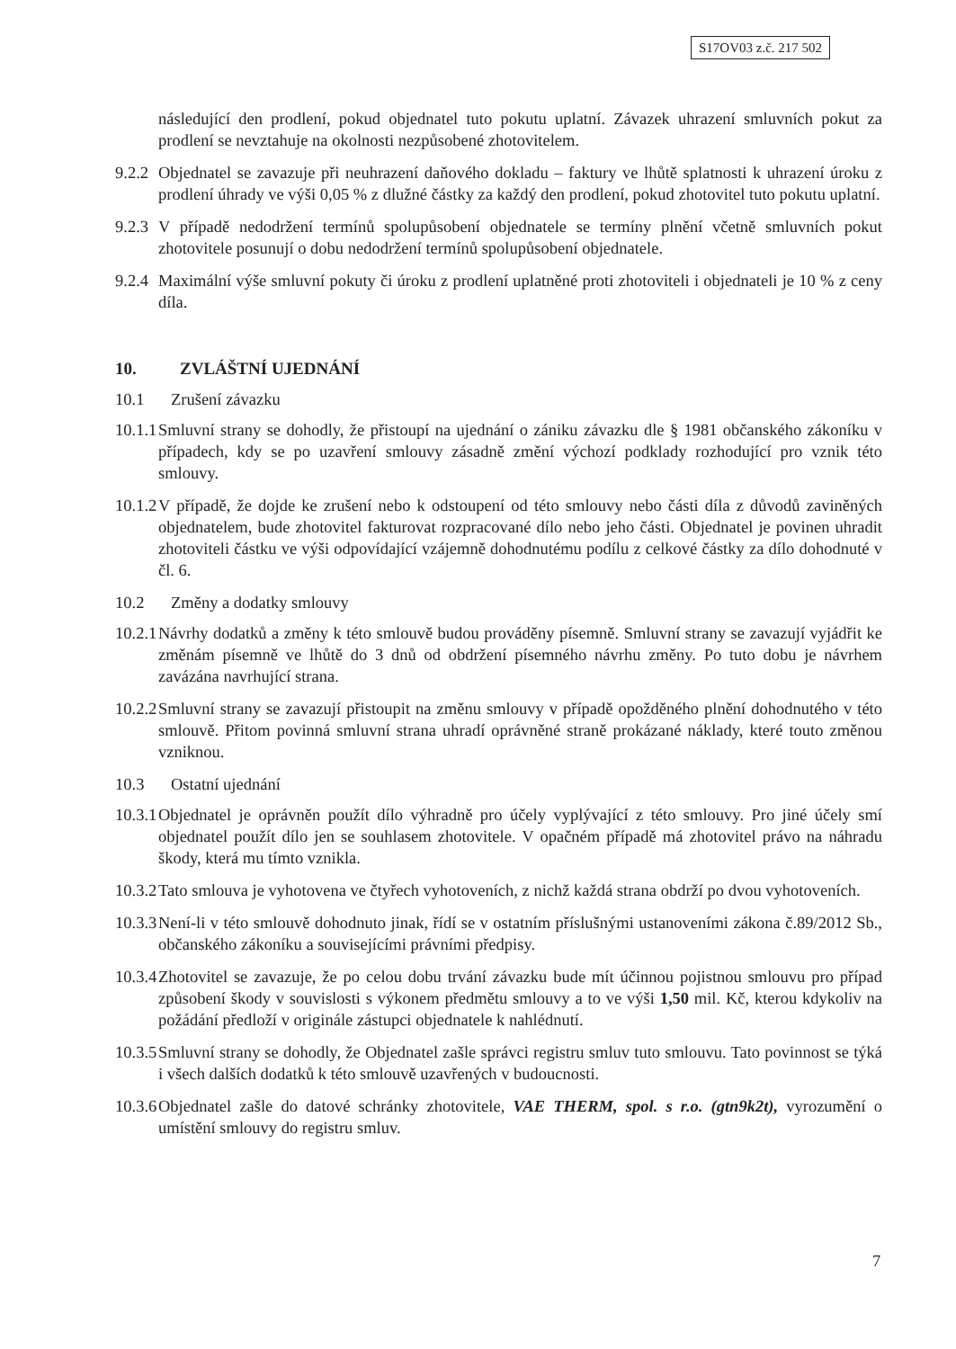S17OV03 z.č. 217 502
následující den prodlení, pokud objednatel tuto pokutu uplatní. Závazek uhrazení smluvních pokut za prodlení se nevztahuje na okolnosti nezpůsobené zhotovitelem.
9.2.2
Objednatel se zavazuje při neuhrazení daňového dokladu – faktury ve lhůtě splatnosti k uhrazení úroku z prodlení úhrady ve výši 0,05 % z dlužné částky za každý den prodlení, pokud zhotovitel tuto pokutu uplatní.
9.2.3
V případě nedodržení termínů spolupůsobení objednatele se termíny plnění včetně smluvních pokut zhotovitele posunují o dobu nedodržení termínů spolupůsobení objednatele.
9.2.4
Maximální výše smluvní pokuty či úroku z prodlení uplatněné proti zhotoviteli i objednateli je 10 % z ceny díla.
10. ZVLÁŠTNÍ UJEDNÁNÍ
10.1 Zrušení závazku
10.1.1
Smluvní strany se dohodly, že přistoupí na ujednání o zániku závazku dle § 1981 občanského zákoníku v případech, kdy se po uzavření smlouvy zásadně změní výchozí podklady rozhodující pro vznik této smlouvy.
10.1.2
V případě, že dojde ke zrušení nebo k odstoupení od této smlouvy nebo části díla z důvodů zaviněných objednatelem, bude zhotovitel fakturovat rozpracované dílo nebo jeho části. Objednatel je povinen uhradit zhotoviteli částku ve výši odpovídající vzájemně dohodnutému podílu z celkové částky za dílo dohodnuté v čl. 6.
10.2 Změny a dodatky smlouvy
10.2.1
Návrhy dodatků a změny k této smlouvě budou prováděny písemně. Smluvní strany se zavazují vyjádřit ke změnám písemně ve lhůtě do 3 dnů od obdržení písemného návrhu změny. Po tuto dobu je návrhem zavázána navrhující strana.
10.2.2
Smluvní strany se zavazují přistoupit na změnu smlouvy v případě opožděného plnění dohodnutého v této smlouvě. Přitom povinná smluvní strana uhradí oprávněné straně prokázané náklady, které touto změnou vzniknou.
10.3 Ostatní ujednání
10.3.1
Objednatel je oprávněn použít dílo výhradně pro účely vyplývající z této smlouvy. Pro jiné účely smí objednatel použít dílo jen se souhlasem zhotovitele. V opačném případě má zhotovitel právo na náhradu škody, která mu tímto vznikla.
10.3.2
Tato smlouva je vyhotovena ve čtyřech vyhotoveních, z nichž každá strana obdrží po dvou vyhotoveních.
10.3.3
Není-li v této smlouvě dohodnuto jinak, řídí se v ostatním příslušnými ustanoveními zákona č.89/2012 Sb., občanského zákoníku a souvisejícími právními předpisy.
10.3.4
Zhotovitel se zavazuje, že po celou dobu trvání závazku bude mít účinnou pojistnou smlouvu pro případ způsobení škody v souvislosti s výkonem předmětu smlouvy a to ve výši 1,50 mil. Kč, kterou kdykoliv na požádání předloží v originále zástupci objednatele k nahlédnutí.
10.3.5
Smluvní strany se dohodly, že Objednatel zašle správci registru smluv tuto smlouvu. Tato povinnost se týká i všech dalších dodatků k této smlouvě uzavřených v budoucnosti.
10.3.6
Objednatel zašle do datové schránky zhotovitele, VAE THERM, spol. s r.o. (gtn9k2t), vyrozumění o umístění smlouvy do registru smluv.
7